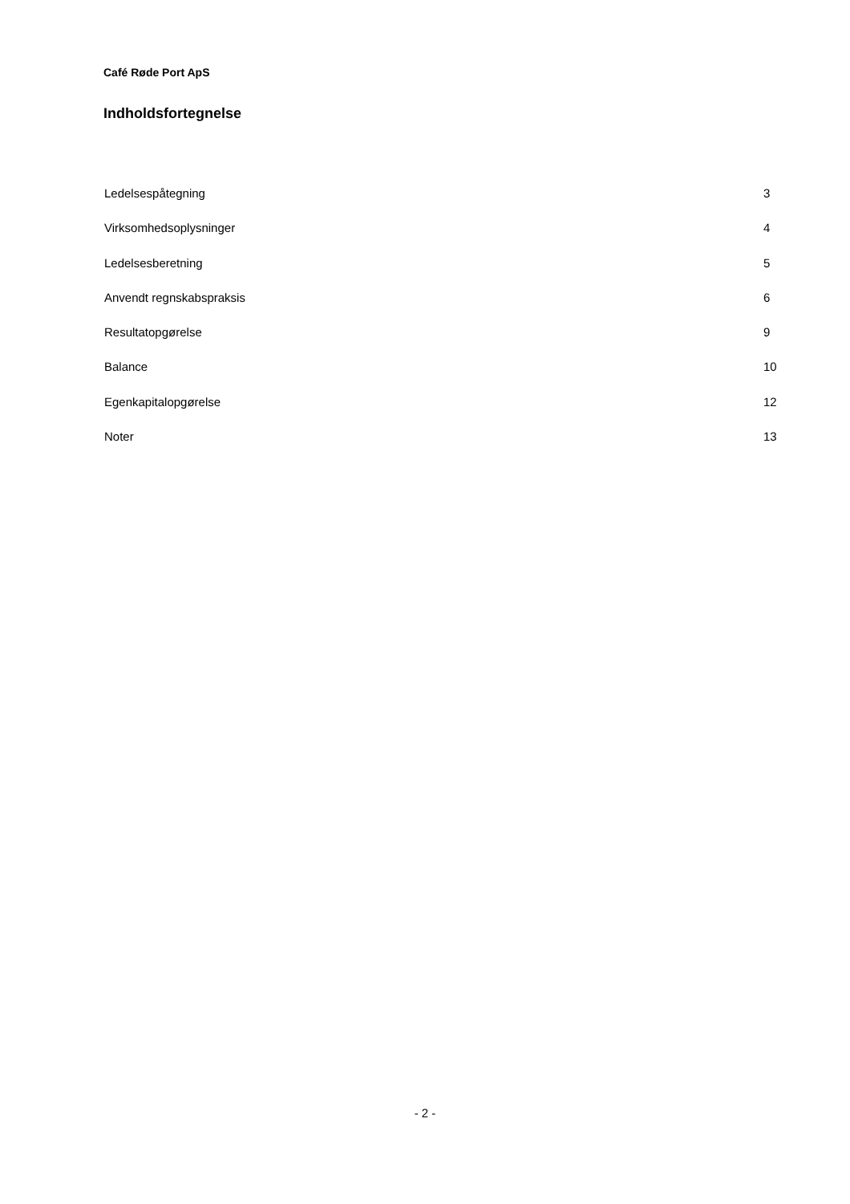Café Røde Port ApS
Indholdsfortegnelse
Ledelsespåtegning 3
Virksomhedsoplysninger 4
Ledelsesberetning 5
Anvendt regnskabspraksis 6
Resultatopgørelse 9
Balance 10
Egenkapitalopgørelse 12
Noter 13
- 2 -